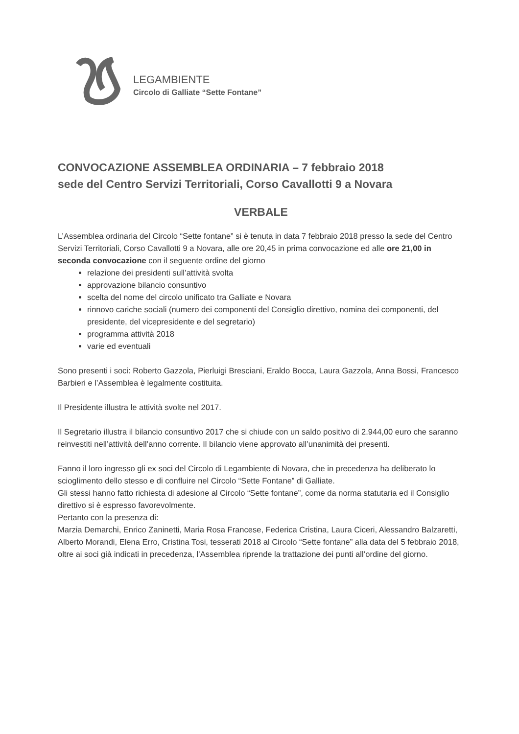LEGAMBIENTE
Circolo di Galliate “Sette Fontane”
CONVOCAZIONE ASSEMBLEA ORDINARIA – 7 febbraio 2018
sede del Centro Servizi Territoriali, Corso Cavallotti 9 a Novara
VERBALE
L’Assemblea ordinaria del Circolo “Sette fontane” si è tenuta in data 7 febbraio 2018 presso la sede del Centro Servizi Territoriali, Corso Cavallotti 9 a Novara, alle ore 20,45 in prima convocazione ed alle ore 21,00 in seconda convocazione con il seguente ordine del giorno
relazione dei presidenti sull’attività svolta
approvazione bilancio consuntivo
scelta del nome del circolo unificato tra Galliate e Novara
rinnovo cariche sociali (numero dei componenti del Consiglio direttivo, nomina dei componenti, del presidente, del vicepresidente e del segretario)
programma attività 2018
varie ed eventuali
Sono presenti i soci: Roberto Gazzola, Pierluigi Bresciani, Eraldo Bocca, Laura Gazzola, Anna Bossi, Francesco Barbieri e l’Assemblea è legalmente costituita.
Il Presidente illustra le attività svolte nel 2017.
Il Segretario illustra il bilancio consuntivo 2017 che si chiude con un saldo positivo di 2.944,00 euro che saranno reinvestiti nell’attività dell’anno corrente. Il bilancio viene approvato all’unanimità dei presenti.
Fanno il loro ingresso gli ex soci del Circolo di Legambiente di Novara, che in precedenza ha deliberato lo scioglimento dello stesso e di confluire nel Circolo “Sette Fontane” di Galliate.
Gli stessi hanno fatto richiesta di adesione al Circolo “Sette fontane”, come da norma statutaria ed il Consiglio direttivo si è espresso favorevolmente.
Pertanto con la presenza di:
Marzia Demarchi, Enrico Zaninetti, Maria Rosa Francese, Federica Cristina, Laura Ciceri, Alessandro Balzaretti, Alberto Morandi, Elena Erro, Cristina Tosi, tesserati 2018 al Circolo “Sette fontane” alla data del 5 febbraio 2018, oltre ai soci già indicati in precedenza, l’Assemblea riprende la trattazione dei punti all’ordine del giorno.